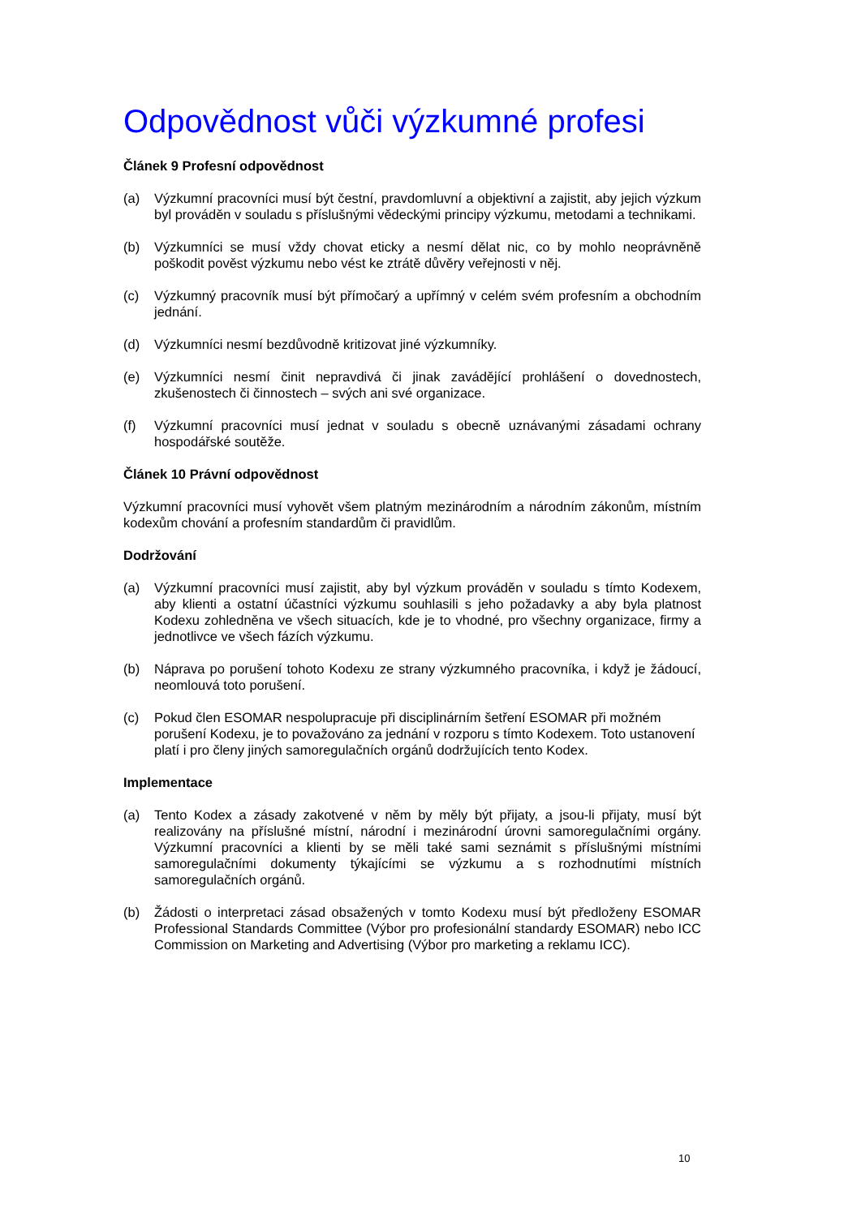Odpovědnost vůči výzkumné profesi
Článek 9 Profesní odpovědnost
(a) Výzkumní pracovníci musí být čestní, pravdomluvní a objektivní a zajistit, aby jejich výzkum byl prováděn v souladu s příslušnými vědeckými principy výzkumu, metodami a technikami.
(b) Výzkumníci se musí vždy chovat eticky a nesmí dělat nic, co by mohlo neoprávněně poškodit pověst výzkumu nebo vést ke ztrátě důvěry veřejnosti v něj.
(c) Výzkumný pracovník musí být přímočarý a upřímný v celém svém profesním a obchodním jednání.
(d) Výzkumníci nesmí bezdůvodně kritizovat jiné výzkumníky.
(e) Výzkumníci nesmí činit nepravdivá či jinak zavádějící prohlášení o dovednostech, zkušenostech či činnostech – svých ani své organizace.
(f) Výzkumní pracovníci musí jednat v souladu s obecně uznávanými zásadami ochrany hospodářské soutěže.
Článek 10 Právní odpovědnost
Výzkumní pracovníci musí vyhovět všem platným mezinárodním a národním zákonům, místním kodexům chování a profesním standardům či pravidlům.
Dodržování
(a) Výzkumní pracovníci musí zajistit, aby byl výzkum prováděn v souladu s tímto Kodexem, aby klienti a ostatní účastníci výzkumu souhlasili s jeho požadavky a aby byla platnost Kodexu zohledněna ve všech situacích, kde je to vhodné, pro všechny organizace, firmy a jednotlivce ve všech fázích výzkumu.
(b) Náprava po porušení tohoto Kodexu ze strany výzkumného pracovníka, i když je žádoucí, neomlouvá toto porušení.
(c) Pokud člen ESOMAR nespolupracuje při disciplinárním šetření ESOMAR při možném porušení Kodexu, je to považováno za jednání v rozporu s tímto Kodexem. Toto ustanovení platí i pro členy jiných samoregulačních orgánů dodržujících tento Kodex.
Implementace
(a) Tento Kodex a zásady zakotvené v něm by měly být přijaty, a jsou-li přijaty, musí být realizovány na příslušné místní, národní i mezinárodní úrovni samoregulačními orgány. Výzkumní pracovníci a klienti by se měli také sami seznámit s příslušnými místními samoregulačními dokumenty týkajícími se výzkumu a s rozhodnutími místních samoregulačních orgánů.
(b) Žádosti o interpretaci zásad obsažených v tomto Kodexu musí být předloženy ESOMAR Professional Standards Committee (Výbor pro profesionální standardy ESOMAR) nebo ICC Commission on Marketing and Advertising (Výbor pro marketing a reklamu ICC).
10